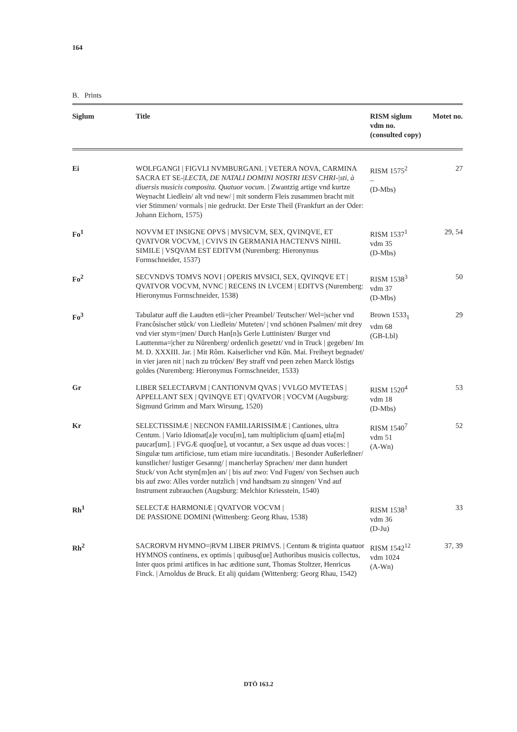164
B. Prints
| Siglum | Title | RISM siglum vdm no. (consulted copy) | Motet no. |
| --- | --- | --- | --- |
| Ei | WOLFGANGI / FIGVLI NVMBURGANI. / VETERA NOVA, CARMINA SACRA ET SE-/ LECTA, DE NATALI DOMINI NOSTRI IESV CHRI-/sti, à diuersis musicis composita. Quatuor vocum. / Zwantzig artige vnd kurtze Weynacht Liedlein/ alt vnd new/ / mit sonderm Fleis zusammen bracht mit vier Stimmen/ vormals / nie gedruckt. Der Erste Theil (Frankfurt an der Oder: Johann Eichorn, 1575) | RISM 1575<sup>2</sup> – (D-Mbs) | 27 |
| Fo<sup>1</sup> | NOVVM ET INSIGNE OPVS / MVSICVM, SEX, QVINQVE, ET QVATVOR VOCVM, / CVIVS IN GERMANIA HACTENVS NIHIL SIMILE / VSQVAM EST EDITVM (Nuremberg: Hieronymus Formschneider, 1537) | RISM 1537<sup>1</sup> vdm 35 (D-Mbs) | 29, 54 |
| Fo<sup>2</sup> | SECVNDVS TOMVS NOVI / OPERIS MVSICI, SEX, QVINQVE ET / QVATVOR VOCVM, NVNC / RECENS IN LVCEM / EDITVS (Nuremberg: Hieronymus Formschneider, 1538) | RISM 1538<sup>3</sup> vdm 37 (D-Mbs) | 50 |
| Fo<sup>3</sup> | Tabulatur auff die Laudten etli=/cher Preambel/ Teutscher/ Wel=/scher vnd Francôsischer stůck/ von Liedlein/ Muteten/ / vnd schönen Psalmen/ mit drey vnd vier stym=/men/ Durch Han[n]s Gerle Luttinisten/ Burger vnd Lauttenma=/cher zu Nůrenberg/ ordenlich gesetzt/ vnd in Truck / gegeben/ Im M. D. XXXIII. Jar. / Mit Rôm. Kaiserlicher vnd Kûn. Mai. Freiheyt begnadet/ in vier jaren nit / nach zu trůcken/ Bey straff vnd peen zehen Marck lôstigs goldes (Nuremberg: Hieronymus Formschneider, 1533) | Brown 1533<sub>1</sub> vdm 68 (GB-Lbl) | 29 |
| Gr | LIBER SELECTARVM / CANTIONVM QVAS / VVLGO MVTETAS / APPELLANT SEX / QVINQVE ET / QVATVOR / VOCVM (Augsburg: Sigmund Grimm and Marx Wirsung, 1520) | RISM 1520<sup>4</sup> vdm 18 (D-Mbs) | 53 |
| Kr | SELECTISSIMÆ / NECNON FAMILIARISSIMÆ / Cantiones, ultra Centum. / Vario Idiomat[a]e vocu[m], tam multiplicium q[uam] etia[m] paucar[um]. / FVGÆ quoq[ue], ut vocantur, a Sex usque ad duas voces: / Singulæ tum artificiose, tum etiam mire iucunditatis. / Besonder Außerleßner/ kunstlicher/ lustiger Gesanng/ / mancherlay Sprachen/ mer dann hundert Stuck/ von Acht stym[m]en an/ / bis auf zwo: Vnd Fugen/ von Sechsen auch bis auf zwo: Alles vorder nutzlich / vnd handtsam zu sinngen/ Vnd auf Instrument zubrauchen (Augsburg: Melchior Kriesstein, 1540) | RISM 1540<sup>7</sup> vdm 51 (A-Wn) | 52 |
| Rh<sup>1</sup> | SELECTÆ HARMONIÆ / QVATVOR VOCVM / DE PASSIONE DOMINI (Wittenberg: Georg Rhau, 1538) | RISM 1538<sup>1</sup> vdm 36 (D-Ju) | 33 |
| Rh<sup>2</sup> | SACRORVM HYMNO=/RVM LIBER PRIMVS. / Centum & triginta quatuor HYMNOS continens, ex optimis / quibusq[ue] Authoribus musicis collectus, Inter quos primi artifices in hac æditione sunt, Thomas Stoltzer, Henricus Finck. / Arnoldus de Bruck. Et alij quidam (Wittenberg: Georg Rhau, 1542) | RISM 1542<sup>12</sup> vdm 1024 (A-Wn) | 37, 39 |
DTÖ 163.2